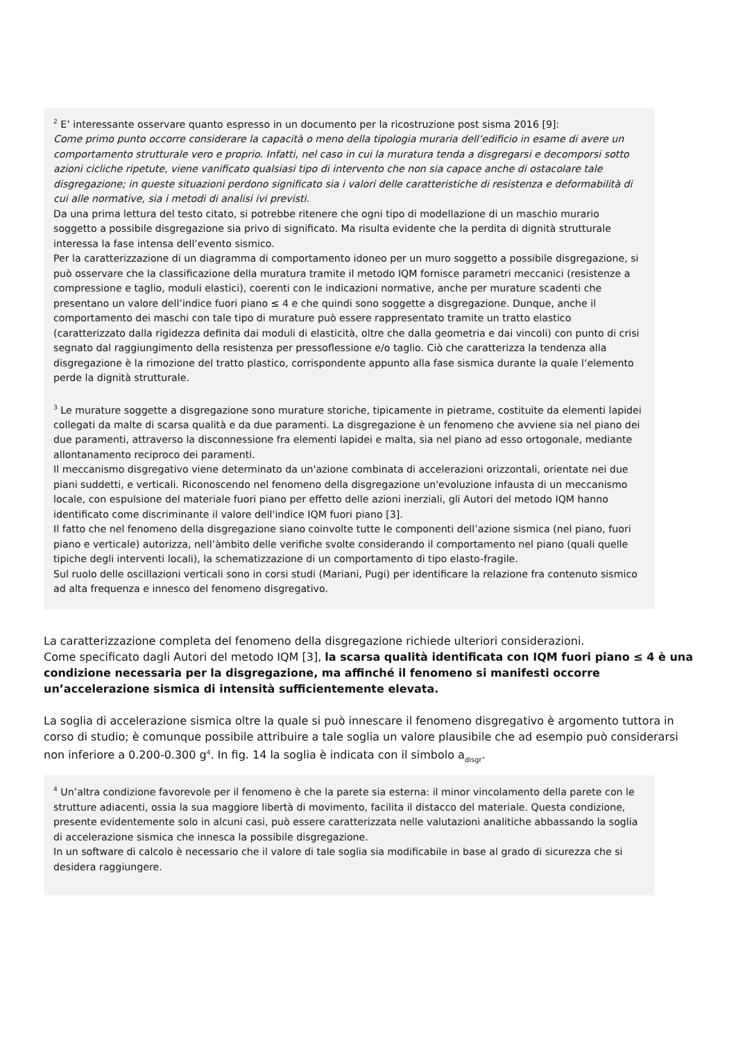<sup>2</sup> E’ interessante osservare quanto espresso in un documento per la ricostruzione post sisma 2016 [9]:
Come primo punto occorre considerare la capacità o meno della tipologia muraria dell’edificio in esame di avere un comportamento strutturale vero e proprio. Infatti, nel caso in cui la muratura tenda a disgregarsi e decomporsi sotto azioni cicliche ripetute, viene vanificato qualsiasi tipo di intervento che non sia capace anche di ostacolare tale disgregazione; in queste situazioni perdono significato sia i valori delle caratteristiche di resistenza e deformabilità di cui alle normative, sia i metodi di analisi ivi previsti.
Da una prima lettura del testo citato, si potrebbe ritenere che ogni tipo di modellazione di un maschio murario soggetto a possibile disgregazione sia privo di significato. Ma risulta evidente che la perdita di dignità strutturale interessa la fase intensa dell’evento sismico.
Per la caratterizzazione di un diagramma di comportamento idoneo per un muro soggetto a possibile disgregazione, si può osservare che la classificazione della muratura tramite il metodo IQM fornisce parametri meccanici (resistenze a compressione e taglio, moduli elastici), coerenti con le indicazioni normative, anche per murature scadenti che presentano un valore dell’indice fuori piano ≤ 4 e che quindi sono soggette a disgregazione. Dunque, anche il comportamento dei maschi con tale tipo di murature può essere rappresentato tramite un tratto elastico (caratterizzato dalla rigidezza definita dai moduli di elasticità, oltre che dalla geometria e dai vincoli) con punto di crisi segnato dal raggiungimento della resistenza per pressoflessione e/o taglio. Ciò che caratterizza la tendenza alla disgregazione è la rimozione del tratto plastico, corrispondente appunto alla fase sismica durante la quale l’elemento perde la dignità strutturale.
<sup>3</sup> Le murature soggette a disgregazione sono murature storiche, tipicamente in pietrame, costituite da elementi lapidei collegati da malte di scarsa qualità e da due paramenti. La disgregazione è un fenomeno che avviene sia nel piano dei due paramenti, attraverso la disconnessione fra elementi lapidei e malta, sia nel piano ad esso ortogonale, mediante allontanamento reciproco dei paramenti.
Il meccanismo disgregativo viene determinato da un'azione combinata di accelerazioni orizzontali, orientate nei due piani suddetti, e verticali. Riconoscendo nel fenomeno della disgregazione un'evoluzione infausta di un meccanismo locale, con espulsione del materiale fuori piano per effetto delle azioni inerziali, gli Autori del metodo IQM hanno identificato come discriminante il valore dell'indice IQM fuori piano [3].
Il fatto che nel fenomeno della disgregazione siano coinvolte tutte le componenti dell’azione sismica (nel piano, fuori piano e verticale) autorizza, nell’àmbito delle verifiche svolte considerando il comportamento nel piano (quali quelle tipiche degli interventi locali), la schematizzazione di un comportamento di tipo elasto-fragile.
Sul ruolo delle oscillazioni verticali sono in corsi studi (Mariani, Pugi) per identificare la relazione fra contenuto sismico ad alta frequenza e innesco del fenomeno disgregativo.
La caratterizzazione completa del fenomeno della disgregazione richiede ulteriori considerazioni.
Come specificato dagli Autori del metodo IQM [3], la scarsa qualità identificata con IQM fuori piano ≤ 4 è una condizione necessaria per la disgregazione, ma affinché il fenomeno si manifesti occorre un’accelerazione sismica di intensità sufficientemente elevata.
La soglia di accelerazione sismica oltre la quale si può innescare il fenomeno disgregativo è argomento tuttora in corso di studio; è comunque possibile attribuire a tale soglia un valore plausibile che ad esempio può considerarsi non inferiore a 0.200-0.300 g<sup>4</sup>. In fig. 14 la soglia è indicata con il simbolo a<sub>disgr</sub>.
<sup>4</sup> Un’altra condizione favorevole per il fenomeno è che la parete sia esterna: il minor vincolamento della parete con le strutture adiacenti, ossia la sua maggiore libertà di movimento, facilita il distacco del materiale. Questa condizione, presente evidentemente solo in alcuni casi, può essere caratterizzata nelle valutazioni analitiche abbassando la soglia di accelerazione sismica che innesca la possibile disgregazione.
In un software di calcolo è necessario che il valore di tale soglia sia modificabile in base al grado di sicurezza che si desidera raggiungere.